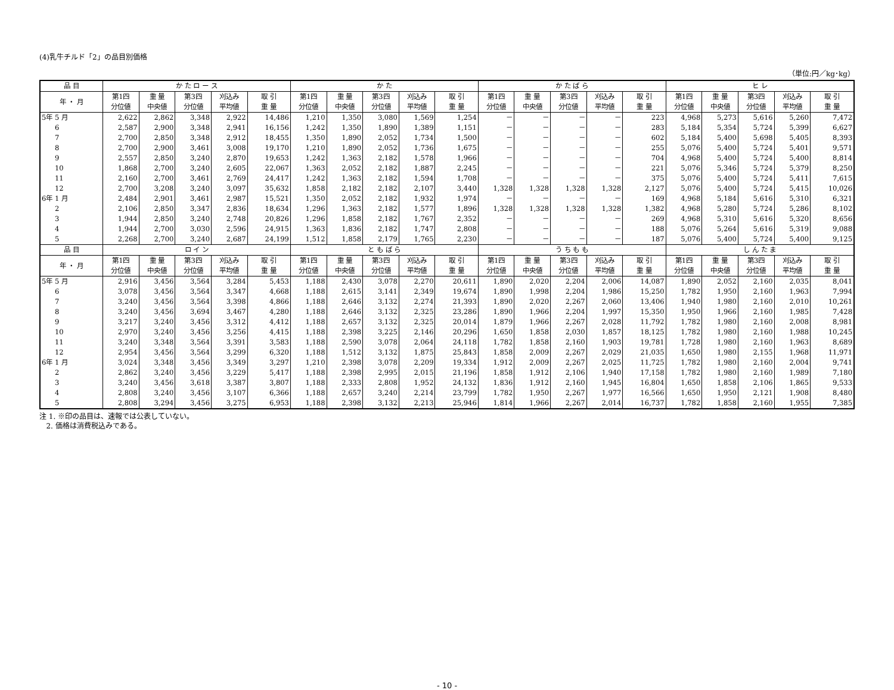(4)乳牛チルド「2」の品目別価格
（単位:円／kg･kg）
| 品 目 | か た ロ ー ス | | | | | か た | | | | | か た ば ら | | | | | ヒ レ | | | | |
| --- | --- | --- | --- | --- | --- | --- | --- | --- | --- | --- | --- | --- | --- | --- | --- | --- | --- | --- | --- | --- |
| 年 ・ 月 | 第1四 分位値 | 重 量 中央値 | 第3四 分位値 | 刈込み 平均値 | 取 引 重 量 | 第1四 分位値 | 重 量 中央値 | 第3四 分位値 | 刈込み 平均値 | 取 引 重 量 | 第1四 分位値 | 重 量 中央値 | 第3四 分位値 | 刈込み 平均値 | 取 引 重 量 | 第1四 分位値 | 重 量 中央値 | 第3四 分位値 | 刈込み 平均値 | 取 引 重 量 |
| 5年 5 月 | 2,622 | 2,862 | 3,348 | 2,922 | 14,486 | 1,210 | 1,350 | 3,080 | 1,569 | 1,254 | － | － | － | － | 223 | 4,968 | 5,273 | 5,616 | 5,260 | 7,472 |
| 6 | 2,587 | 2,900 | 3,348 | 2,941 | 16,156 | 1,242 | 1,350 | 1,890 | 1,389 | 1,151 | － | － | － | － | 283 | 5,184 | 5,354 | 5,724 | 5,399 | 6,627 |
| 7 | 2,700 | 2,850 | 3,348 | 2,912 | 18,455 | 1,350 | 1,890 | 2,052 | 1,734 | 1,500 | － | － | － | － | 602 | 5,184 | 5,400 | 5,698 | 5,405 | 8,393 |
| 8 | 2,700 | 2,900 | 3,461 | 3,008 | 19,170 | 1,210 | 1,890 | 2,052 | 1,736 | 1,675 | － | － | － | － | 255 | 5,076 | 5,400 | 5,724 | 5,401 | 9,571 |
| 9 | 2,557 | 2,850 | 3,240 | 2,870 | 19,653 | 1,242 | 1,363 | 2,182 | 1,578 | 1,966 | － | － | － | － | 704 | 4,968 | 5,400 | 5,724 | 5,400 | 8,814 |
| 10 | 1,868 | 2,700 | 3,240 | 2,605 | 22,067 | 1,363 | 2,052 | 2,182 | 1,887 | 2,245 | － | － | － | － | 221 | 5,076 | 5,346 | 5,724 | 5,379 | 8,250 |
| 11 | 2,160 | 2,700 | 3,461 | 2,769 | 24,417 | 1,242 | 1,363 | 2,182 | 1,594 | 1,708 | － | － | － | － | 375 | 5,076 | 5,400 | 5,724 | 5,411 | 7,615 |
| 12 | 2,700 | 3,208 | 3,240 | 3,097 | 35,632 | 1,858 | 2,182 | 2,182 | 2,107 | 3,440 | 1,328 | 1,328 | 1,328 | 1,328 | 2,127 | 5,076 | 5,400 | 5,724 | 5,415 | 10,026 |
| 6年 1 月 | 2,484 | 2,901 | 3,461 | 2,987 | 15,521 | 1,350 | 2,052 | 2,182 | 1,932 | 1,974 | － | － | － | － | 169 | 4,968 | 5,184 | 5,616 | 5,310 | 6,321 |
| 2 | 2,106 | 2,850 | 3,347 | 2,836 | 18,634 | 1,296 | 1,363 | 2,182 | 1,577 | 1,896 | 1,328 | 1,328 | 1,328 | 1,328 | 1,382 | 4,968 | 5,280 | 5,724 | 5,286 | 8,102 |
| 3 | 1,944 | 2,850 | 3,240 | 2,748 | 20,826 | 1,296 | 1,858 | 2,182 | 1,767 | 2,352 | － | － | － | － | 269 | 4,968 | 5,310 | 5,616 | 5,320 | 8,656 |
| 4 | 1,944 | 2,700 | 3,030 | 2,596 | 24,915 | 1,363 | 1,836 | 2,182 | 1,747 | 2,808 | － | － | － | － | 188 | 5,076 | 5,264 | 5,616 | 5,319 | 9,088 |
| 5 | 2,268 | 2,700 | 3,240 | 2,687 | 24,199 | 1,512 | 1,858 | 2,179 | 1,765 | 2,230 | － | － | － | － | 187 | 5,076 | 5,400 | 5,724 | 5,400 | 9,125 |
| 品 目 | ロ イ ン | | | | | と も ば ら | | | | | う ち も も | | | | | し ん た ま | | | | |
| 年 ・ 月 | 第1四 分位値 | 重 量 中央値 | 第3四 分位値 | 刈込み 平均値 | 取 引 重 量 | 第1四 分位値 | 重 量 中央値 | 第3四 分位値 | 刈込み 平均値 | 取 引 重 量 | 第1四 分位値 | 重 量 中央値 | 第3四 分位値 | 刈込み 平均値 | 取 引 重 量 | 第1四 分位値 | 重 量 中央値 | 第3四 分位値 | 刈込み 平均値 | 取 引 重 量 |
| 5年 5 月 | 2,916 | 3,456 | 3,564 | 3,284 | 5,453 | 1,188 | 2,430 | 3,078 | 2,270 | 20,611 | 1,890 | 2,020 | 2,204 | 2,006 | 14,087 | 1,890 | 2,052 | 2,160 | 2,035 | 8,041 |
| 6 | 3,078 | 3,456 | 3,564 | 3,347 | 4,668 | 1,188 | 2,615 | 3,141 | 2,349 | 19,674 | 1,890 | 1,998 | 2,204 | 1,986 | 15,250 | 1,782 | 1,950 | 2,160 | 1,963 | 7,994 |
| 7 | 3,240 | 3,456 | 3,564 | 3,398 | 4,866 | 1,188 | 2,646 | 3,132 | 2,274 | 21,393 | 1,890 | 2,020 | 2,267 | 2,060 | 13,406 | 1,940 | 1,980 | 2,160 | 2,010 | 10,261 |
| 8 | 3,240 | 3,456 | 3,694 | 3,467 | 4,280 | 1,188 | 2,646 | 3,132 | 2,325 | 23,286 | 1,890 | 1,966 | 2,204 | 1,997 | 15,350 | 1,950 | 1,966 | 2,160 | 1,985 | 7,428 |
| 9 | 3,217 | 3,240 | 3,456 | 3,312 | 4,412 | 1,188 | 2,657 | 3,132 | 2,325 | 20,014 | 1,879 | 1,966 | 2,267 | 2,028 | 11,792 | 1,782 | 1,980 | 2,160 | 2,008 | 8,981 |
| 10 | 2,970 | 3,240 | 3,456 | 3,256 | 4,415 | 1,188 | 2,398 | 3,225 | 2,146 | 20,296 | 1,650 | 1,858 | 2,030 | 1,857 | 18,125 | 1,782 | 1,980 | 2,160 | 1,988 | 10,245 |
| 11 | 3,240 | 3,348 | 3,564 | 3,391 | 3,583 | 1,188 | 2,590 | 3,078 | 2,064 | 24,118 | 1,782 | 1,858 | 2,160 | 1,903 | 19,781 | 1,728 | 1,980 | 2,160 | 1,963 | 8,689 |
| 12 | 2,954 | 3,456 | 3,564 | 3,299 | 6,320 | 1,188 | 1,512 | 3,132 | 1,875 | 25,843 | 1,858 | 2,009 | 2,267 | 2,029 | 21,035 | 1,650 | 1,980 | 2,155 | 1,968 | 11,971 |
| 6年 1 月 | 3,024 | 3,348 | 3,456 | 3,349 | 3,297 | 1,210 | 2,398 | 3,078 | 2,209 | 19,334 | 1,912 | 2,009 | 2,267 | 2,025 | 11,725 | 1,782 | 1,980 | 2,160 | 2,004 | 9,741 |
| 2 | 2,862 | 3,240 | 3,456 | 3,229 | 5,417 | 1,188 | 2,398 | 2,995 | 2,015 | 21,196 | 1,858 | 1,912 | 2,106 | 1,940 | 17,158 | 1,782 | 1,980 | 2,160 | 1,989 | 7,180 |
| 3 | 3,240 | 3,456 | 3,618 | 3,387 | 3,807 | 1,188 | 2,333 | 2,808 | 1,952 | 24,132 | 1,836 | 1,912 | 2,160 | 1,945 | 16,804 | 1,650 | 1,858 | 2,106 | 1,865 | 9,533 |
| 4 | 2,808 | 3,240 | 3,456 | 3,107 | 6,366 | 1,188 | 2,657 | 3,240 | 2,214 | 23,799 | 1,782 | 1,950 | 2,267 | 1,977 | 16,566 | 1,650 | 1,950 | 2,121 | 1,908 | 8,480 |
| 5 | 2,808 | 3,294 | 3,456 | 3,275 | 6,953 | 1,188 | 2,398 | 3,132 | 2,213 | 25,946 | 1,814 | 1,966 | 2,267 | 2,014 | 16,737 | 1,782 | 1,858 | 2,160 | 1,955 | 7,385 |
注 1. ※印の品目は、速報では公表していない。
2. 価格は消費税込みである。
- 10 -